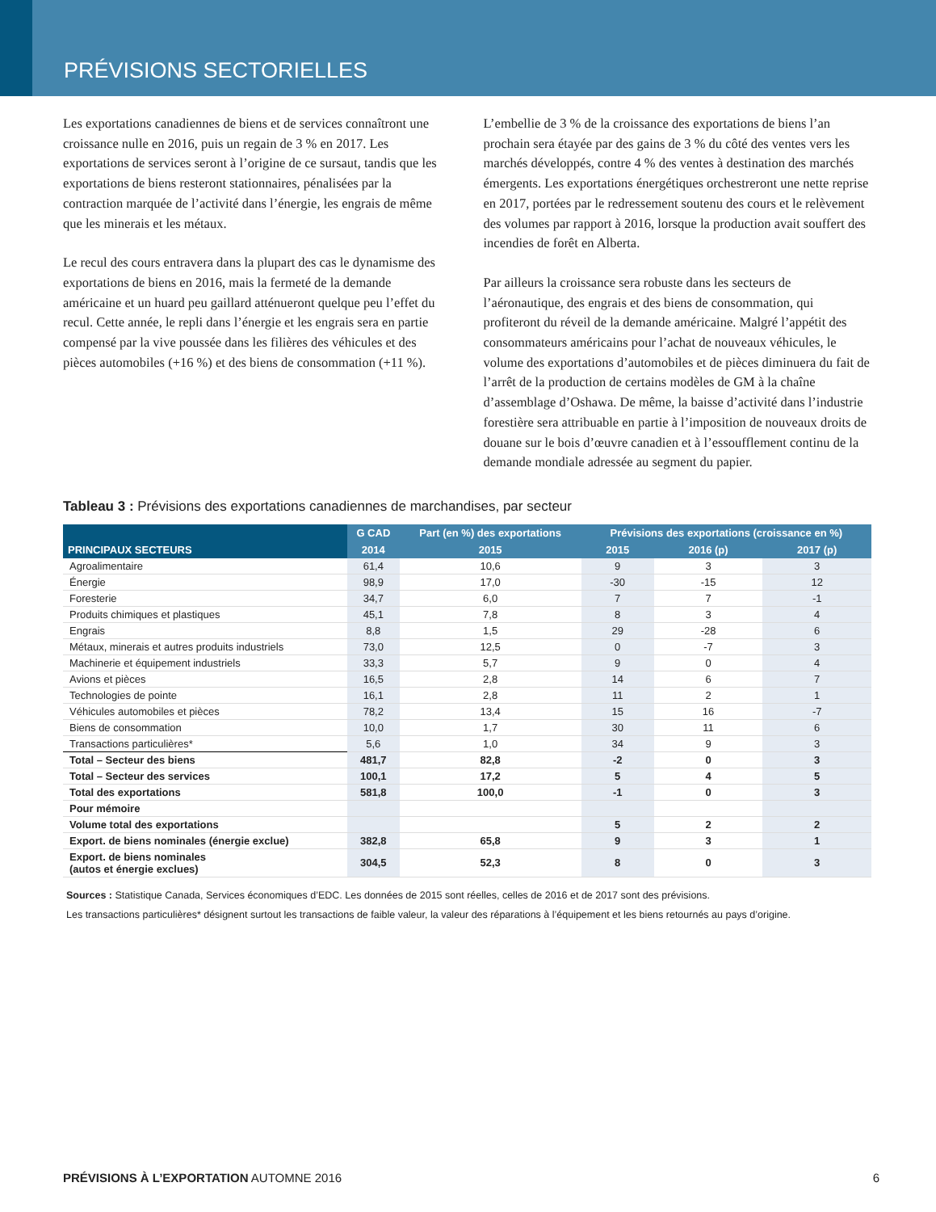PRÉVISIONS SECTORIELLES
Les exportations canadiennes de biens et de services connaîtront une croissance nulle en 2016, puis un regain de 3 % en 2017. Les exportations de services seront à l’origine de ce sursaut, tandis que les exportations de biens resteront stationnaires, pénalisées par la contraction marquée de l’activité dans l’énergie, les engrais de même que les minerais et les métaux.
Le recul des cours entravera dans la plupart des cas le dynamisme des exportations de biens en 2016, mais la fermeté de la demande américaine et un huard peu gaillard atténueront quelque peu l’effet du recul. Cette année, le repli dans l’énergie et les engrais sera en partie compensé par la vive poussée dans les filières des véhicules et des pièces automobiles (+16 %) et des biens de consommation (+11 %).
L’embellie de 3 % de la croissance des exportations de biens l’an prochain sera étayée par des gains de 3 % du côté des ventes vers les marchés développés, contre 4 % des ventes à destination des marchés émergents. Les exportations énergétiques orchestreront une nette reprise en 2017, portées par le redressement soutenu des cours et le relèvement des volumes par rapport à 2016, lorsque la production avait souffert des incendies de forêt en Alberta.
Par ailleurs la croissance sera robuste dans les secteurs de l’aéronautique, des engrais et des biens de consommation, qui profiteront du réveil de la demande américaine. Malgré l’appétit des consommateurs américains pour l’achat de nouveaux véhicules, le volume des exportations d’automobiles et de pièces diminuera du fait de l’arrêt de la production de certains modèles de GM à la chaîne d’assemblage d’Oshawa. De même, la baisse d’activité dans l’industrie forestière sera attribuable en partie à l’imposition de nouveaux droits de douane sur le bois d’œuvre canadien et à l’essoufflement continu de la demande mondiale adressée au segment du papier.
Tableau 3 : Prévisions des exportations canadiennes de marchandises, par secteur
| PRINCIPAUX SECTEURS | G CAD | Part (en %) des exportations | Prévisions des exportations (croissance en %) | | |
| --- | --- | --- | --- | --- | --- |
| | 2014 | 2015 | 2015 | 2016 (p) | 2017 (p) |
| Agroalimentaire | 61,4 | 10,6 | 9 | 3 | 3 |
| Énergie | 98,9 | 17,0 | -30 | -15 | 12 |
| Foresterie | 34,7 | 6,0 | 7 | 7 | -1 |
| Produits chimiques et plastiques | 45,1 | 7,8 | 8 | 3 | 4 |
| Engrais | 8,8 | 1,5 | 29 | -28 | 6 |
| Métaux, minerais et autres produits industriels | 73,0 | 12,5 | 0 | -7 | 3 |
| Machinerie et équipement industriels | 33,3 | 5,7 | 9 | 0 | 4 |
| Avions et pièces | 16,5 | 2,8 | 14 | 6 | 7 |
| Technologies de pointe | 16,1 | 2,8 | 11 | 2 | 1 |
| Véhicules automobiles et pièces | 78,2 | 13,4 | 15 | 16 | -7 |
| Biens de consommation | 10,0 | 1,7 | 30 | 11 | 6 |
| Transactions particulières* | 5,6 | 1,0 | 34 | 9 | 3 |
| Total – Secteur des biens | 481,7 | 82,8 | -2 | 0 | 3 |
| Total – Secteur des services | 100,1 | 17,2 | 5 | 4 | 5 |
| Total des exportations | 581,8 | 100,0 | -1 | 0 | 3 |
| Pour mémoire | | | | | |
| Volume total des exportations | | | 5 | 2 | 2 |
| Export. de biens nominales (énergie exclue) | 382,8 | 65,8 | 9 | 3 | 1 |
| Export. de biens nominales (autos et énergie exclues) | 304,5 | 52,3 | 8 | 0 | 3 |
Sources : Statistique Canada, Services économiques d’EDC. Les données de 2015 sont réelles, celles de 2016 et de 2017 sont des prévisions.
Les transactions particulières* désignent surtout les transactions de faible valeur, la valeur des réparations à l’équipement et les biens retournés au pays d’origine.
PRÉVISIONS À L’EXPORTATION AUTOMNE 2016 6